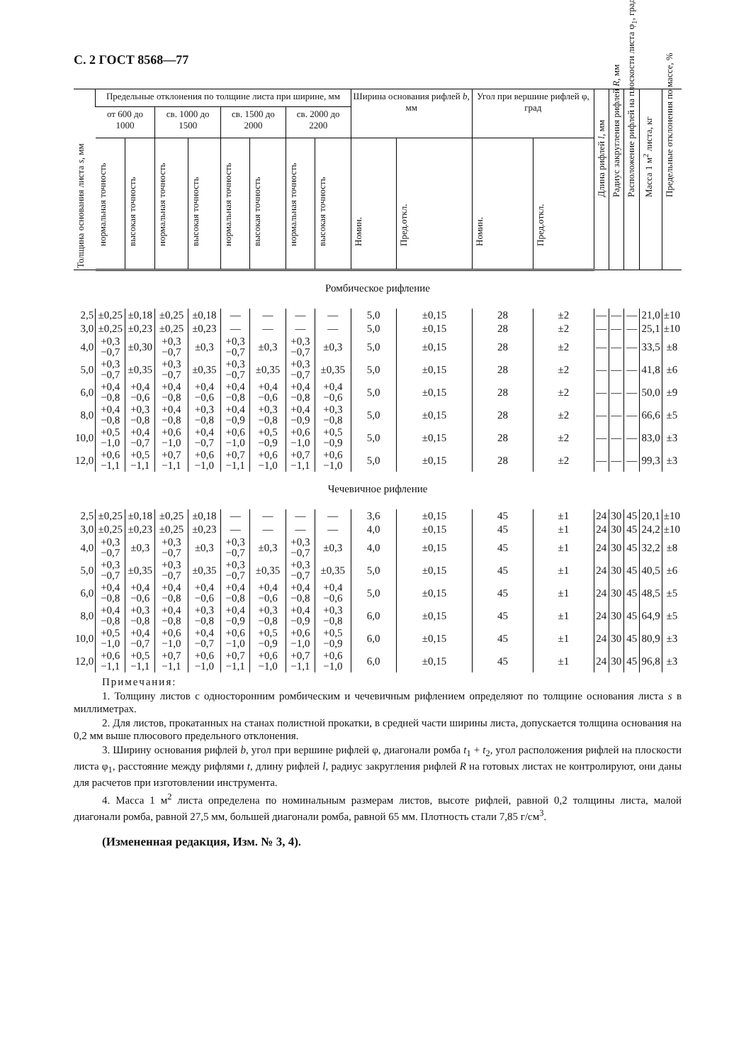С. 2 ГОСТ 8568—77
| Толщина основания листа s , мм | Предельные отклонения по толщине листа при ширине, мм | | | | | | | | Ширина основания рифлей b , мм | | Угол при вершине рифлей φ, град | | Длина рифлей l , мм | Радиус закругления рифлей R , мм | Расположение рифлей на плоскости листа φ<sub>1</sub>, град | Масса 1 м<sup>2</sup> листа, кг | Предельные отклонения по массе, % |
| --- | --- | --- | --- | --- | --- | --- | --- | --- | --- | --- | --- | --- | --- | --- | --- | --- | --- |
| | от 600 до 1000 | | св. 1000 до 1500 | | св. 1500 до 2000 | | св. 2000 до 2200 | | | | | | | | | | |
| | нормальная точность | высокая точность | нормальная точность | высокая точность | нормальная точность | высокая точность | нормальная точность | высокая точность | Номин. | Пред.откл. | Номин. | Пред.откл. | | | | | |
| Ромбическое рифление | | | | | | | | | | | | | | | | | |
| 2,5 | ±0,25 | ±0,18 | ±0,25 | ±0,18 | — | — | — | — | 5,0 | ±0,15 | 28 | ±2 | — | — | — | 21,0 | ±10 |
| 3,0 | ±0,25 | ±0,23 | ±0,25 | ±0,23 | — | — | — | — | 5,0 | ±0,15 | 28 | ±2 | — | — | — | 25,1 | ±10 |
| 4,0 | +0,3 −0,7 | ±0,30 | +0,3 −0,7 | ±0,3 | +0,3 −0,7 | ±0,3 | +0,3 −0,7 | ±0,3 | 5,0 | ±0,15 | 28 | ±2 | — | — | — | 33,5 | ±8 |
| 5,0 | +0,3 −0,7 | ±0,35 | +0,3 −0,7 | ±0,35 | +0,3 −0,7 | ±0,35 | +0,3 −0,7 | ±0,35 | 5,0 | ±0,15 | 28 | ±2 | — | — | — | 41,8 | ±6 |
| 6,0 | +0,4 −0,8 | +0,4 −0,6 | +0,4 −0,8 | +0,4 −0,6 | +0,4 −0,8 | +0,4 −0,6 | +0,4 −0,8 | +0,4 −0,6 | 5,0 | ±0,15 | 28 | ±2 | — | — | — | 50,0 | ±9 |
| 8,0 | +0,4 −0,8 | +0,3 −0,8 | +0,4 −0,8 | +0,3 −0,8 | +0,4 −0,9 | +0,3 −0,8 | +0,4 −0,9 | +0,3 −0,8 | 5,0 | ±0,15 | 28 | ±2 | — | — | — | 66,6 | ±5 |
| 10,0 | +0,5 −1,0 | +0,4 −0,7 | +0,6 −1,0 | +0,4 −0,7 | +0,6 −1,0 | +0,5 −0,9 | +0,6 −1,0 | +0,5 −0,9 | 5,0 | ±0,15 | 28 | ±2 | — | — | — | 83,0 | ±3 |
| 12,0 | +0,6 −1,1 | +0,5 −1,1 | +0,7 −1,1 | +0,6 −1,0 | +0,7 −1,1 | +0,6 −1,0 | +0,7 −1,1 | +0,6 −1,0 | 5,0 | ±0,15 | 28 | ±2 | — | — | — | 99,3 | ±3 |
| Чечевичное рифление | | | | | | | | | | | | | | | | | |
| 2,5 | ±0,25 | ±0,18 | ±0,25 | ±0,18 | — | — | — | — | 3,6 | ±0,15 | 45 | ±1 | 24 | 30 | 45 | 20,1 | ±10 |
| 3,0 | ±0,25 | ±0,23 | ±0,25 | ±0,23 | — | — | — | — | 4,0 | ±0,15 | 45 | ±1 | 24 | 30 | 45 | 24,2 | ±10 |
| 4,0 | +0,3 −0,7 | ±0,3 | +0,3 −0,7 | ±0,3 | +0,3 −0,7 | ±0,3 | +0,3 −0,7 | ±0,3 | 4,0 | ±0,15 | 45 | ±1 | 24 | 30 | 45 | 32,2 | ±8 |
| 5,0 | +0,3 −0,7 | ±0,35 | +0,3 −0,7 | ±0,35 | +0,3 −0,7 | ±0,35 | +0,3 −0,7 | ±0,35 | 5,0 | ±0,15 | 45 | ±1 | 24 | 30 | 45 | 40,5 | ±6 |
| 6,0 | +0,4 −0,8 | +0,4 −0,6 | +0,4 −0,8 | +0,4 −0,6 | +0,4 −0,8 | +0,4 −0,6 | +0,4 −0,8 | +0,4 −0,6 | 5,0 | ±0,15 | 45 | ±1 | 24 | 30 | 45 | 48,5 | ±5 |
| 8,0 | +0,4 −0,8 | +0,3 −0,8 | +0,4 −0,8 | +0,3 −0,8 | +0,4 −0,9 | +0,3 −0,8 | +0,4 −0,9 | +0,3 −0,8 | 6,0 | ±0,15 | 45 | ±1 | 24 | 30 | 45 | 64,9 | ±5 |
| 10,0 | +0,5 −1,0 | +0,4 −0,7 | +0,6 −1,0 | +0,4 −0,7 | +0,6 −1,0 | +0,5 −0,9 | +0,6 −1,0 | +0,5 −0,9 | 6,0 | ±0,15 | 45 | ±1 | 24 | 30 | 45 | 80,9 | ±3 |
| 12,0 | +0,6 −1,1 | +0,5 −1,1 | +0,7 −1,1 | +0,6 −1,0 | +0,7 −1,1 | +0,6 −1,0 | +0,7 −1,1 | +0,6 −1,0 | 6,0 | ±0,15 | 45 | ±1 | 24 | 30 | 45 | 96,8 | ±3 |
Примечания:
1. Толщину листов с односторонним ромбическим и чечевичным рифлением определяют по толщине основания листа s в миллиметрах.
2. Для листов, прокатанных на станах полистной прокатки, в средней части ширины листа, допускается толщина основания на 0,2 мм выше плюсового предельного отклонения.
3. Ширину основания рифлей b, угол при вершине рифлей φ, диагонали ромба t<sub>1</sub> + t<sub>2</sub>, угол расположения рифлей на плоскости листа φ<sub>1</sub>, расстояние между рифлями t, длину рифлей l, радиус закругления рифлей R на готовых листах не контролируют, они даны для расчетов при изготовлении инструмента.
4. Масса 1 м<sup>2</sup> листа определена по номинальным размерам листов, высоте рифлей, равной 0,2 толщины листа, малой диагонали ромба, равной 27,5 мм, большей диагонали ромба, равной 65 мм. Плотность стали 7,85 г/см<sup>3</sup>.
(Измененная редакция, Изм. № 3, 4).